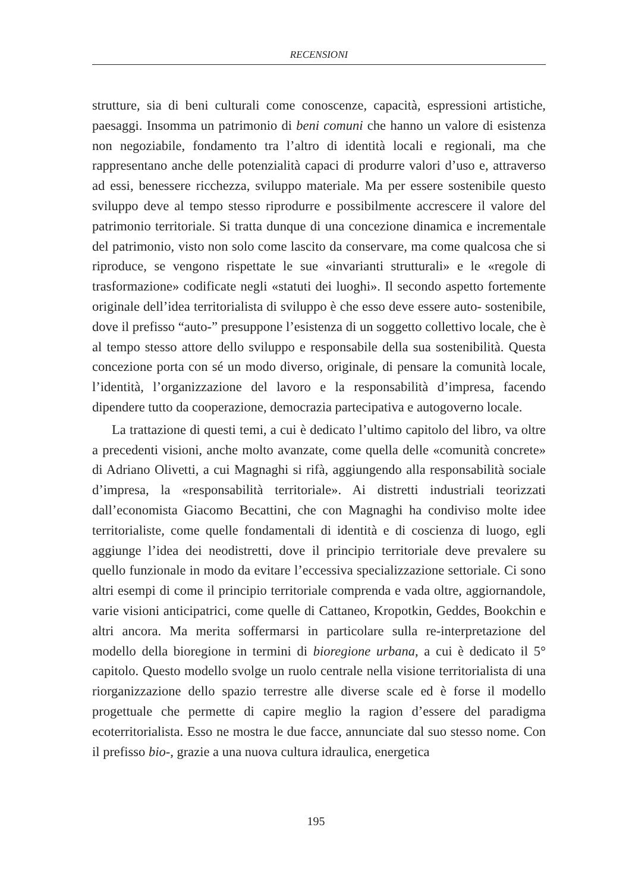RECENSIONI
strutture, sia di beni culturali come conoscenze, capacità, espressioni artistiche, paesaggi. Insomma un patrimonio di beni comuni che hanno un valore di esistenza non negoziabile, fondamento tra l’altro di identità locali e regionali, ma che rappresentano anche delle potenzialità capaci di produrre valori d’uso e, attraverso ad essi, benessere ricchezza, sviluppo materiale. Ma per essere sostenibile questo sviluppo deve al tempo stesso riprodurre e possibilmente accrescere il valore del patrimonio territoriale. Si tratta dunque di una concezione dinamica e incrementale del patrimonio, visto non solo come lascito da conservare, ma come qualcosa che si riproduce, se vengono rispettate le sue «invarianti strutturali» e le «regole di trasformazione» codificate negli «statuti dei luoghi». Il secondo aspetto fortemente originale dell’idea territorialista di sviluppo è che esso deve essere auto- sostenibile, dove il prefisso “auto-” presuppone l’esistenza di un soggetto collettivo locale, che è al tempo stesso attore dello sviluppo e responsabile della sua sostenibilità. Questa concezione porta con sé un modo diverso, originale, di pensare la comunità locale, l’identità, l’organizzazione del lavoro e la responsabilità d’impresa, facendo dipendere tutto da cooperazione, democrazia partecipativa e autogoverno locale.
La trattazione di questi temi, a cui è dedicato l’ultimo capitolo del libro, va oltre a precedenti visioni, anche molto avanzate, come quella delle «comunità concrete» di Adriano Olivetti, a cui Magnaghi si rifà, aggiungendo alla responsabilità sociale d’impresa, la «responsabilità territoriale». Ai distretti industriali teorizzati dall’economista Giacomo Becattini, che con Magnaghi ha condiviso molte idee territorialiste, come quelle fondamentali di identità e di coscienza di luogo, egli aggiunge l’idea dei neodistretti, dove il principio territoriale deve prevalere su quello funzionale in modo da evitare l’eccessiva specializzazione settoriale. Ci sono altri esempi di come il principio territoriale comprenda e vada oltre, aggiornandole, varie visioni anticipatrici, come quelle di Cattaneo, Kropotkin, Geddes, Bookchin e altri ancora. Ma merita soffermarsi in particolare sulla re-interpretazione del modello della bioregione in termini di bioregione urbana, a cui è dedicato il 5° capitolo. Questo modello svolge un ruolo centrale nella visione territorialista di una riorganizzazione dello spazio terrestre alle diverse scale ed è forse il modello progettuale che permette di capire meglio la ragion d’essere del paradigma ecoterritorialista. Esso ne mostra le due facce, annunciate dal suo stesso nome. Con il prefisso bio-, grazie a una nuova cultura idraulica, energetica
195